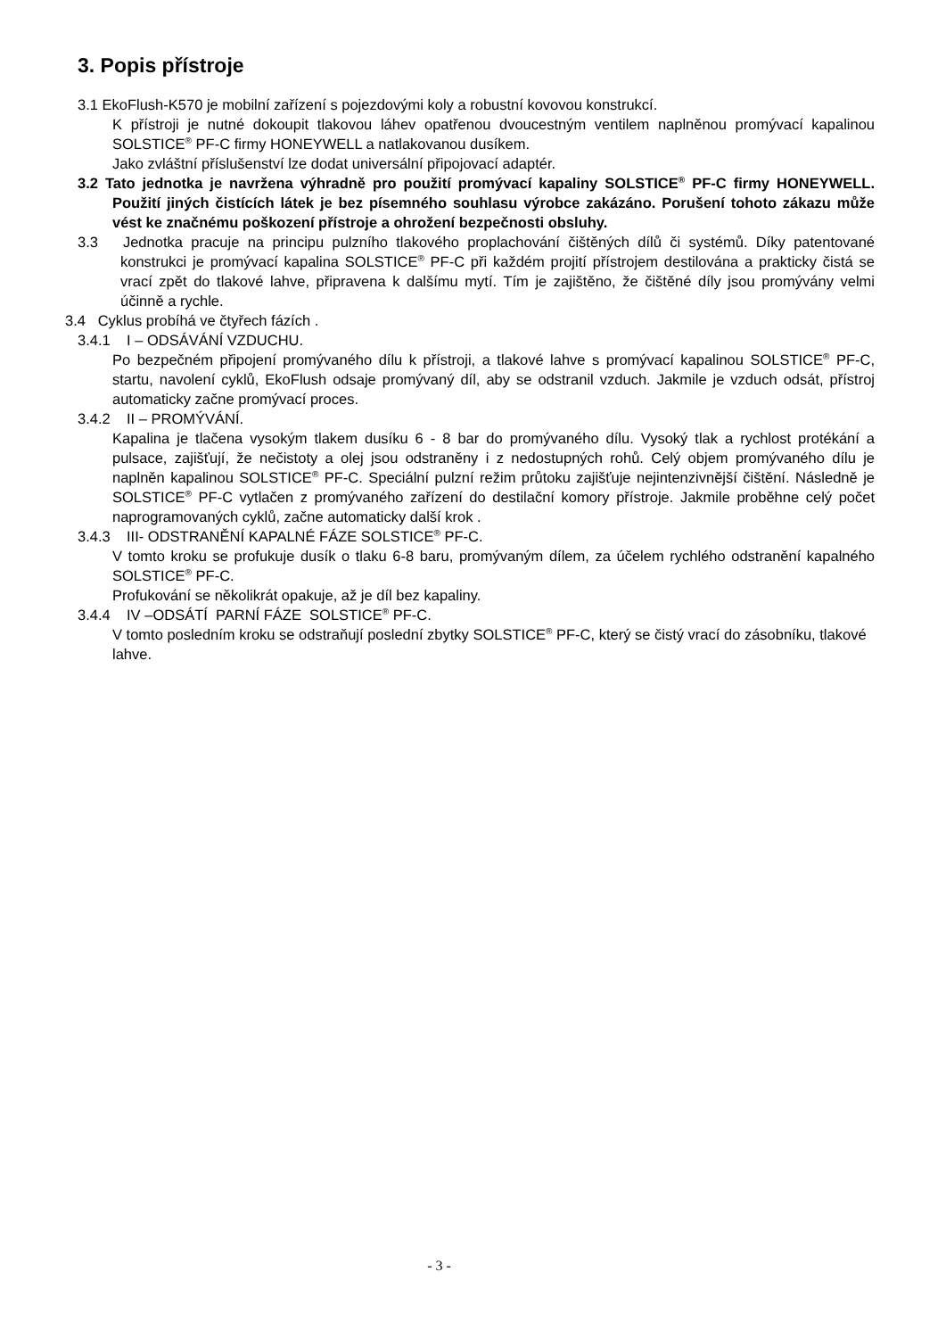3. Popis přístroje
3.1 EkoFlush-K570 je mobilní zařízení s pojezdovými koly a robustní kovovou konstrukcí.
K přístroji je nutné dokoupit tlakovou láhev opatřenou dvoucestným ventilem naplněnou promývací kapalinou SOLSTICE<sup>®</sup> PF-C firmy HONEYWELL a natlakovanou dusíkem.
Jako zvláštní příslušenství lze dodat universální připojovací adaptér.
3.2 Tato jednotka je navržena výhradně pro použití promývací kapaliny SOLSTICE<sup>®</sup> PF-C firmy HONEYWELL. Použití jiných čistících látek je bez písemného souhlasu výrobce zakázáno. Porušení tohoto zákazu může vést ke značnému poškození přístroje a ohrožení bezpečnosti obsluhy.
3.3 Jednotka pracuje na principu pulzního tlakového proplachování čištěných dílů či systémů. Díky patentované konstrukci je promývací kapalina SOLSTICE<sup>®</sup> PF-C při každém projití přístrojem destilována a prakticky čistá se vrací zpět do tlakové lahve, připravena k dalšímu mytí. Tím je zajištěno, že čištěné díly jsou promývány velmi účinně a rychle.
3.4 Cyklus probíhá ve čtyřech fázích .
3.4.1 I – ODSÁVÁNÍ VZDUCHU.
Po bezpečném připojení promývaného dílu k přístroji, a tlakové lahve s promývací kapalinou SOLSTICE<sup>®</sup> PF-C, startu, navolení cyklů, EkoFlush odsaje promývaný díl, aby se odstranil vzduch. Jakmile je vzduch odsát, přístroj automaticky začne promývací proces.
3.4.2 II – PROMÝVÁNÍ.
Kapalina je tlačena vysokým tlakem dusíku 6 - 8 bar do promývaného dílu. Vysoký tlak a rychlost protékání a pulsace, zajišťují, že nečistoty a olej jsou odstraněny i z nedostupných rohů. Celý objem promývaného dílu je naplněn kapalinou SOLSTICE<sup>®</sup> PF-C. Speciální pulzní režim průtoku zajišťuje nejintenzivnější čištění. Následně je SOLSTICE<sup>®</sup> PF-C vytlačen z promývaného zařízení do destilační komory přístroje. Jakmile proběhne celý počet naprogramovaných cyklů, začne automaticky další krok .
3.4.3 III- ODSTRANĚNÍ KAPALNÉ FÁZE SOLSTICE<sup>®</sup> PF-C.
V tomto kroku se profukuje dusík o tlaku 6-8 baru, promývaným dílem, za účelem rychlého odstranění kapalného SOLSTICE<sup>®</sup> PF-C.
Profukování se několikrát opakuje, až je díl bez kapaliny.
3.4.4 IV –ODSÁTÍ PARNÍ FÁZE SOLSTICE<sup>®</sup> PF-C.
V tomto posledním kroku se odstraňují poslední zbytky SOLSTICE<sup>®</sup> PF-C, který se čistý vrací do zásobníku, tlakové lahve.
- 3 -